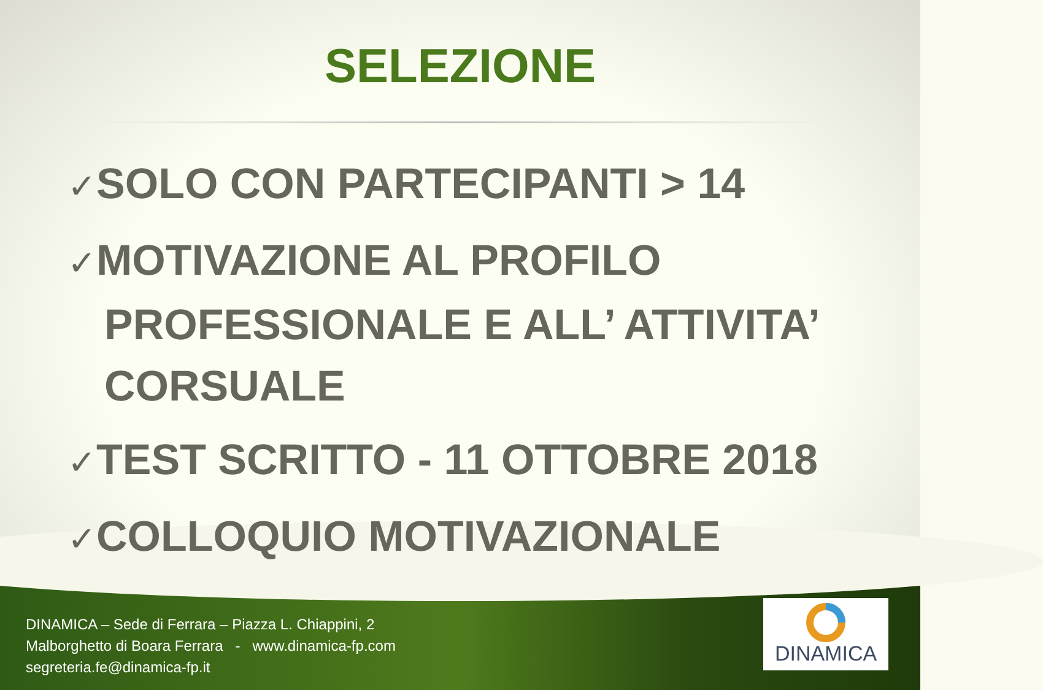SELEZIONE
✓SOLO CON PARTECIPANTI > 14
✓MOTIVAZIONE AL PROFILO PROFESSIONALE E ALL’ ATTIVITA’ CORSUALE
✓TEST SCRITTO - 11 OTTOBRE 2018
✓COLLOQUIO MOTIVAZIONALE
DINAMICA – Sede di Ferrara – Piazza L. Chiappini, 2
Malborghetto di Boara Ferrara - www.dinamica-fp.com
segreteria.fe@dinamica-fp.it
DINAMICA